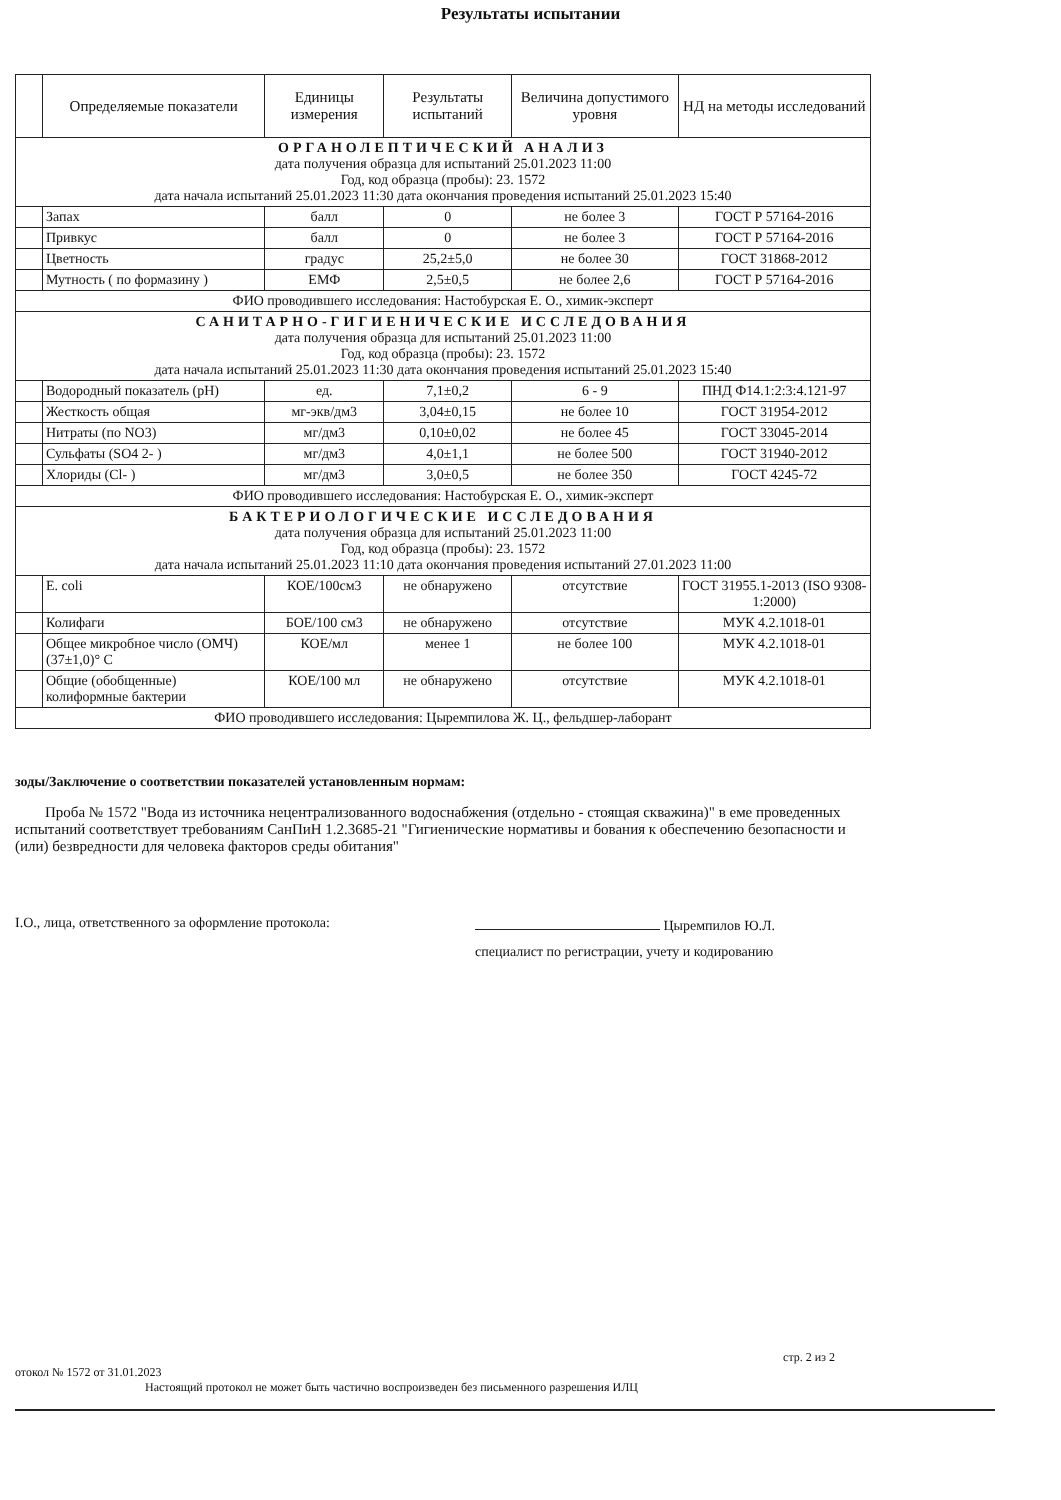Результаты испытании
| | Определяемые показатели | Единицы измерения | Результаты испытаний | Величина допустимого уровня | НД на методы исследований |
| --- | --- | --- | --- | --- | --- |
| ОРГАНОЛЕПТИЧЕСКИЙ АНАЛИЗ дата получения образца для испытаний 25.01.2023 11:00 Год, код образца (пробы): 23. 1572 дата начала испытаний 25.01.2023 11:30 дата окончания проведения испытаний 25.01.2023 15:40 | | | | | |
| | Запах | балл | 0 | не более 3 | ГОСТ Р 57164-2016 |
| | Привкус | балл | 0 | не более 3 | ГОСТ Р 57164-2016 |
| | Цветность | градус | 25,2±5,0 | не более 30 | ГОСТ 31868-2012 |
| | Мутность ( по формазину ) | ЕМФ | 2,5±0,5 | не более 2,6 | ГОСТ Р 57164-2016 |
| ФИО проводившего исследования: Настобурская Е. О., химик-эксперт | | | | | |
| САНИТАРНО-ГИГИЕНИЧЕСКИЕ ИССЛЕДОВАНИЯ дата получения образца для испытаний 25.01.2023 11:00 Год, код образца (пробы): 23. 1572 дата начала испытаний 25.01.2023 11:30 дата окончания проведения испытаний 25.01.2023 15:40 | | | | | |
| | Водородный показатель (pH) | ед. | 7,1±0,2 | 6 - 9 | ПНД Ф14.1:2:3:4.121-97 |
| | Жесткость общая | мг-экв/дм3 | 3,04±0,15 | не более 10 | ГОСТ 31954-2012 |
| | Нитраты (по NO3) | мг/дм3 | 0,10±0,02 | не более 45 | ГОСТ 33045-2014 |
| | Сульфаты (SO4 2- ) | мг/дм3 | 4,0±1,1 | не более 500 | ГОСТ 31940-2012 |
| | Хлориды (Cl- ) | мг/дм3 | 3,0±0,5 | не более 350 | ГОСТ 4245-72 |
| ФИО проводившего исследования: Настобурская Е. О., химик-эксперт | | | | | |
| БАКТЕРИОЛОГИЧЕСКИЕ ИССЛЕДОВАНИЯ дата получения образца для испытаний 25.01.2023 11:00 Год, код образца (пробы): 23. 1572 дата начала испытаний 25.01.2023 11:10 дата окончания проведения испытаний 27.01.2023 11:00 | | | | | |
| | E. coli | КОЕ/100см3 | не обнаружено | отсутствие | ГОСТ 31955.1-2013 (ISO 9308-1:2000) |
| | Колифаги | БОЕ/100 см3 | не обнаружено | отсутствие | МУК 4.2.1018-01 |
| | Общее микробное число (ОМЧ) (37±1,0)° С | КОЕ/мл | менее 1 | не более 100 | МУК 4.2.1018-01 |
| | Общие (обобщенные) колиформные бактерии | КОЕ/100 мл | не обнаружено | отсутствие | МУК 4.2.1018-01 |
| ФИО проводившего исследования: Цыремпилова Ж. Ц., фельдшер-лаборант | | | | | |
зоды/Заключение о соответствии показателей установленным нормам:
Проба № 1572 "Вода из источника нецентрализованного водоснабжения (отдельно - стоящая скважина)" в еме проведенных испытаний соответствует требованиям СанПиН 1.2.3685-21 "Гигиенические нормативы и бования к обеспечению безопасности и (или) безвредности для человека факторов среды обитания"
I.О., лица, ответственного за оформление протокола:
Цыремпилов Ю.Л.
специалист по регистрации, учету и кодированию
стр. 2 из 2
отокол № 1572 от 31.01.2023
Настоящий протокол не может быть частично воспроизведен без письменного разрешения ИЛЦ